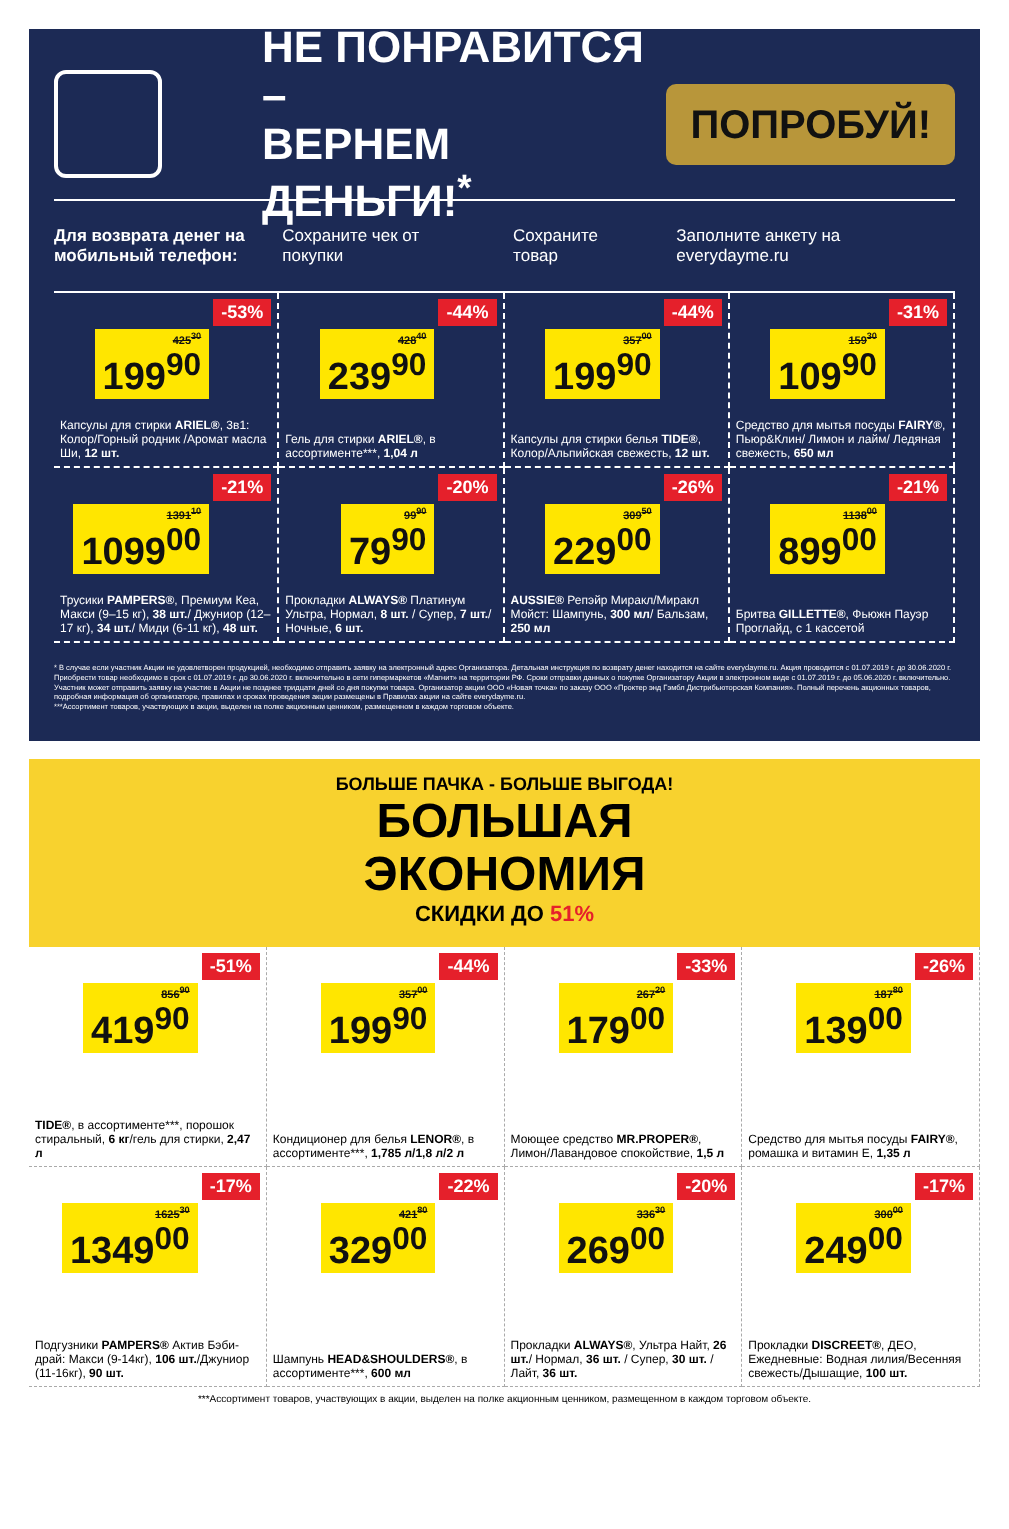НЕ ПОНРАВИТСЯ –
ВЕРНЕМ ДЕНЬГИ!<sup>*</sup>
ПОПРОБУЙ!
Для возврата денег на мобильный телефон: Сохраните чек от покупки Сохраните товар Заполните анкету на everydayme.ru
425<sup>30</sup> 199<sup>90</sup> -53%
Капсулы для стирки ARIEL®, 3в1: Колор/Горный родник /Аромат масла Ши, 12 шт.
428<sup>40</sup> 239<sup>90</sup> -44%
Гель для стирки ARIEL®, в ассортименте***, 1,04 л
357<sup>00</sup> 199<sup>90</sup> -44%
Капсулы для стирки белья TIDE®, Колор/Альпийская свежесть, 12 шт.
159<sup>30</sup> 109<sup>90</sup> -31%
Средство для мытья посуды FAIRY®, Пьюр&Клин/ Лимон и лайм/ Ледяная свежесть, 650 мл
1391<sup>10</sup> 1099<sup>00</sup> -21%
Трусики PAMPERS®, Премиум Кеа, Макси (9–15 кг), 38 шт./ Джуниор (12–17 кг), 34 шт./ Миди (6-11 кг), 48 шт.
99<sup>90</sup> 79<sup>90</sup> -20%
Прокладки ALWAYS® Платинум Ультра, Нормал, 8 шт. / Супер, 7 шт./Ночные, 6 шт.
309<sup>50</sup> 229<sup>00</sup> -26%
AUSSIE® Репэйр Миракл/Миракл Мойст: Шампунь, 300 мл/ Бальзам, 250 мл
1138<sup>00</sup> 899<sup>00</sup> -21%
Бритва GILLETTE®, Фьюжн Пауэр Проглайд, с 1 кассетой
* В случае если участник Акции не удовлетворен продукцией, необходимо отправить заявку на электронный адрес Организатора. Детальная инструкция по возврату денег находится на сайте everydayme.ru. Акция проводится с 01.07.2019 г. до 30.06.2020 г. Приобрести товар необходимо в срок с 01.07.2019 г. до 30.06.2020 г. включительно в сети гипермаркетов «Магнит» на территории РФ. Сроки отправки данных о покупке Организатору Акции в электронном виде с 01.07.2019 г. до 05.06.2020 г. включительно. Участник может отправить заявку на участие в Акции не позднее тридцати дней со дня покупки товара. Организатор акции ООО «Новая точка» по заказу ООО «Проктер энд Гэмбл Дистрибьюторская Компания». Полный перечень акционных товаров, подробная информация об организаторе, правилах и сроках проведения акции размещены в Правилах акции на сайте everydayme.ru.
***Ассортимент товаров, участвующих в акции, выделен на полке акционным ценником, размещенном в каждом торговом объекте.
БОЛЬШЕ ПАЧКА - БОЛЬШЕ ВЫГОДА!
БОЛЬШАЯ
ЭКОНОМИЯ
СКИДКИ ДО 51%
856<sup>90</sup> 419<sup>90</sup> -51%
TIDE®, в ассортименте***, порошок стиральный, 6 кг/гель для стирки, 2,47 л
357<sup>00</sup> 199<sup>90</sup> -44%
Кондиционер для белья LENOR®, в ассортименте***, 1,785 л/1,8 л/2 л
267<sup>20</sup> 179<sup>00</sup> -33%
Моющее средство MR.PROPER®, Лимон/Лавандовое спокойствие, 1,5 л
187<sup>80</sup> 139<sup>00</sup> -26%
Средство для мытья посуды FAIRY®, ромашка и витамин Е, 1,35 л
1625<sup>30</sup> 1349<sup>00</sup> -17%
Подгузники PAMPERS® Актив Бэби-драй: Макси (9-14кг), 106 шт./Джуниор (11-16кг), 90 шт.
421<sup>80</sup> 329<sup>00</sup> -22%
Шампунь HEAD&SHOULDERS®, в ассортименте***, 600 мл
336<sup>30</sup> 269<sup>00</sup> -20%
Прокладки ALWAYS®, Ультра Найт, 26 шт./ Нормал, 36 шт. / Супер, 30 шт. /Лайт, 36 шт.
300<sup>00</sup> 249<sup>00</sup> -17%
Прокладки DISCREET®, ДЕО, Ежедневные: Водная лилия/Весенняя свежесть/Дышащие, 100 шт.
***Ассортимент товаров, участвующих в акции, выделен на полке акционным ценником, размещенном в каждом торговом объекте.